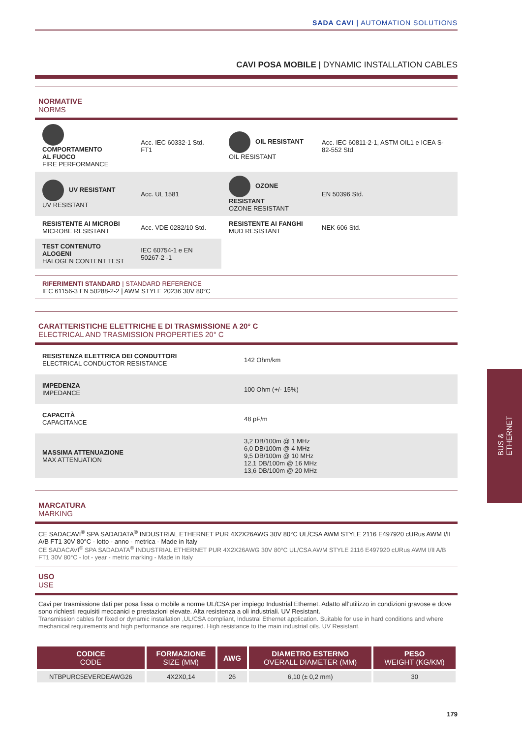SADA CAVI | AUTOMATION SOLUTIONS
CAVI POSA MOBILE | DYNAMIC INSTALLATION CABLES
NORMATIVE
NORMS
| COMPORTAMENTO AL FUOCO FIRE PERFORMANCE | Acc. IEC 60332-1 Std. FT1 | OIL RESISTANT OIL RESISTANT | Acc. IEC 60811-2-1, ASTM OIL1 e ICEA S-82-552 Std |
| UV RESISTANT UV RESISTANT | Acc. UL 1581 | OZONE RESISTANT OZONE RESISTANT | EN 50396 Std. |
| RESISTENTE AI MICROBI MICROBE RESISTANT | Acc. VDE 0282/10 Std. | RESISTENTE AI FANGHI MUD RESISTANT | NEK 606 Std. |
| TEST CONTENUTO ALOGENI HALOGEN CONTENT TEST | IEC 60754-1 e EN 50267-2 -1 | | |
RIFERIMENTI STANDARD | STANDARD REFERENCE
IEC 61156-3 EN 50288-2-2 | AWM STYLE 20236 30V 80°C
CARATTERISTICHE ELETTRICHE E DI TRASMISSIONE A 20° C
ELECTRICAL AND TRASMISSION PROPERTIES 20° C
| RESISTENZA ELETTRICA DEI CONDUTTORI ELECTRICAL CONDUCTOR RESISTANCE | 142 Ohm/km |
| IMPEDENZA IMPEDANCE | 100 Ohm (+/- 15%) |
| CAPACITÀ CAPACITANCE | 48 pF/m |
| MASSIMA ATTENUAZIONE MAX ATTENUATION | 3,2 DB/100m @ 1 MHz 6,0 DB/100m @ 4 MHz 9,5 DB/100m @ 10 MHz 12,1 DB/100m @ 16 MHz 13,6 DB/100m @ 20 MHz |
MARCATURA
MARKING
CE SADACAVI<sup>®</sup> SPA SADADATA<sup>®</sup> INDUSTRIAL ETHERNET PUR 4X2X26AWG 30V 80°C UL/CSA AWM STYLE 2116 E497920 cURus AWM I/II A/B FT1 30V 80°C - lotto - anno - metrica - Made in Italy
CE SADACAVI<sup>®</sup> SPA SADADATA<sup>®</sup> INDUSTRIAL ETHERNET PUR 4X2X26AWG 30V 80°C UL/CSA AWM STYLE 2116 E497920 cURus AWM I/II A/B FT1 30V 80°C - lot - year - metric marking - Made in Italy
USO
USE
Cavi per trasmissione dati per posa fissa o mobile a norme UL/CSA per impiego Industrial Ethernet. Adatto all’utilizzo in condizioni gravose e dove sono richiesti requisiti meccanici e prestazioni elevate. Alta resistenza a oli industriali. UV Resistant.
Transmission cables for fixed or dynamic installation ,UL/CSA compliant, Industral Ethernet application. Suitable for use in hard conditions and where mechanical requirements and high performance are required. High resistance to the main industrial oils. UV Resistant.
| CODICE CODE | FORMAZIONE SIZE (MM) | AWG | DIAMETRO ESTERNO OVERALL DIAMETER (MM) | PESO WEIGHT (KG/KM) |
| --- | --- | --- | --- | --- |
| NTBPURC5EVERDEAWG26 | 4X2X0,14 | 26 | 6,10 (± 0,2 mm) | 30 |
BUS &
ETHERNET
179